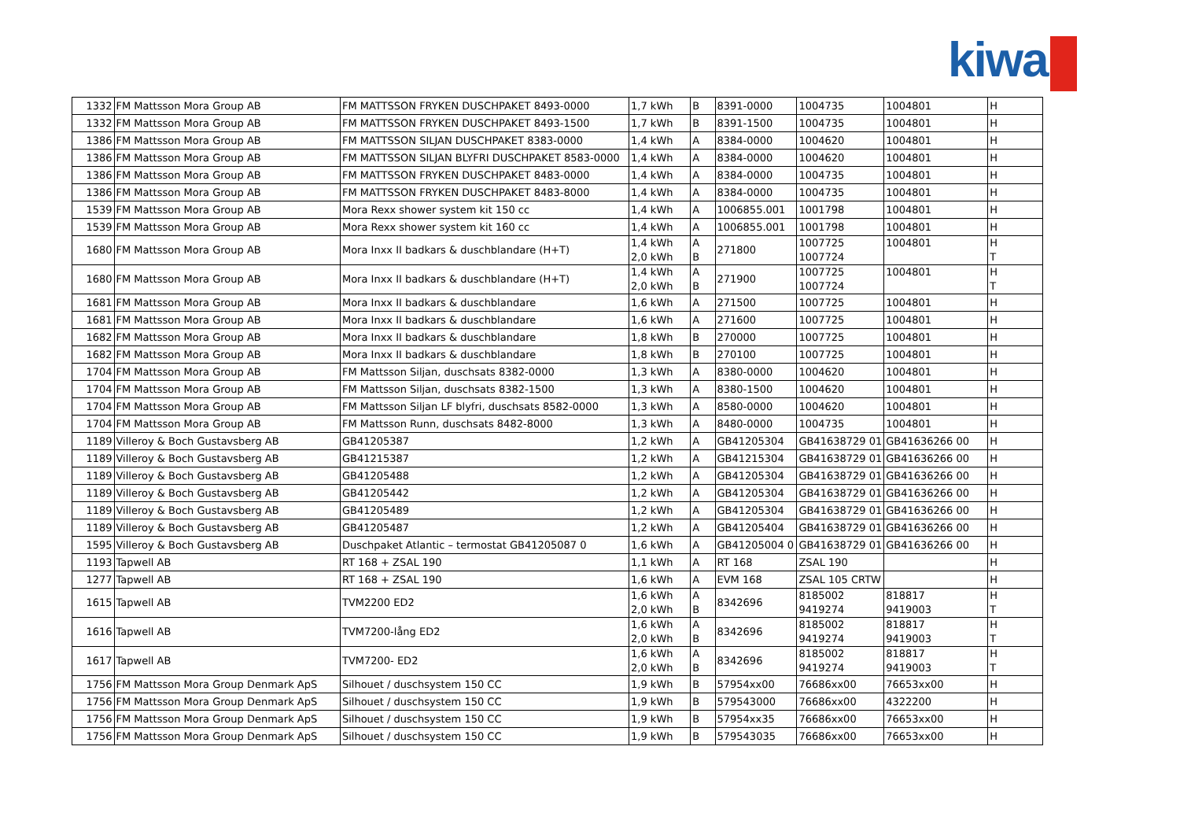kiwa
| 1332 | FM Mattsson Mora Group AB | FM MATTSSON FRYKEN DUSCHPAKET 8493-0000 | 1,7 kWh | B | 8391-0000 | 1004735 | 1004801 | H |
| 1332 | FM Mattsson Mora Group AB | FM MATTSSON FRYKEN DUSCHPAKET 8493-1500 | 1,7 kWh | B | 8391-1500 | 1004735 | 1004801 | H |
| 1386 | FM Mattsson Mora Group AB | FM MATTSSON SILJAN DUSCHPAKET 8383-0000 | 1,4 kWh | A | 8384-0000 | 1004620 | 1004801 | H |
| 1386 | FM Mattsson Mora Group AB | FM MATTSSON SILJAN BLYFRI DUSCHPAKET 8583-0000 | 1,4 kWh | A | 8384-0000 | 1004620 | 1004801 | H |
| 1386 | FM Mattsson Mora Group AB | FM MATTSSON FRYKEN DUSCHPAKET 8483-0000 | 1,4 kWh | A | 8384-0000 | 1004735 | 1004801 | H |
| 1386 | FM Mattsson Mora Group AB | FM MATTSSON FRYKEN DUSCHPAKET 8483-8000 | 1,4 kWh | A | 8384-0000 | 1004735 | 1004801 | H |
| 1539 | FM Mattsson Mora Group AB | Mora Rexx shower system kit 150 cc | 1,4 kWh | A | 1006855.001 | 1001798 | 1004801 | H |
| 1539 | FM Mattsson Mora Group AB | Mora Rexx shower system kit 160 cc | 1,4 kWh | A | 1006855.001 | 1001798 | 1004801 | H |
| 1680 | FM Mattsson Mora Group AB | Mora Inxx II badkars & duschblandare (H+T) | 1,4 kWh 2,0 kWh | A B | 271800 | 1007725 1007724 | 1004801 | H T |
| 1680 | FM Mattsson Mora Group AB | Mora Inxx II badkars & duschblandare (H+T) | 1,4 kWh 2,0 kWh | A B | 271900 | 1007725 1007724 | 1004801 | H T |
| 1681 | FM Mattsson Mora Group AB | Mora Inxx II badkars & duschblandare | 1,6 kWh | A | 271500 | 1007725 | 1004801 | H |
| 1681 | FM Mattsson Mora Group AB | Mora Inxx II badkars & duschblandare | 1,6 kWh | A | 271600 | 1007725 | 1004801 | H |
| 1682 | FM Mattsson Mora Group AB | Mora Inxx II badkars & duschblandare | 1,8 kWh | B | 270000 | 1007725 | 1004801 | H |
| 1682 | FM Mattsson Mora Group AB | Mora Inxx II badkars & duschblandare | 1,8 kWh | B | 270100 | 1007725 | 1004801 | H |
| 1704 | FM Mattsson Mora Group AB | FM Mattsson Siljan, duschsats 8382-0000 | 1,3 kWh | A | 8380-0000 | 1004620 | 1004801 | H |
| 1704 | FM Mattsson Mora Group AB | FM Mattsson Siljan, duschsats 8382-1500 | 1,3 kWh | A | 8380-1500 | 1004620 | 1004801 | H |
| 1704 | FM Mattsson Mora Group AB | FM Mattsson Siljan LF blyfri, duschsats 8582-0000 | 1,3 kWh | A | 8580-0000 | 1004620 | 1004801 | H |
| 1704 | FM Mattsson Mora Group AB | FM Mattsson Runn, duschsats 8482-8000 | 1,3 kWh | A | 8480-0000 | 1004735 | 1004801 | H |
| 1189 | Villeroy & Boch Gustavsberg AB | GB41205387 | 1,2 kWh | A | GB41205304 | GB41638729 01 | GB41636266 00 | H |
| 1189 | Villeroy & Boch Gustavsberg AB | GB41215387 | 1,2 kWh | A | GB41215304 | GB41638729 01 | GB41636266 00 | H |
| 1189 | Villeroy & Boch Gustavsberg AB | GB41205488 | 1,2 kWh | A | GB41205304 | GB41638729 01 | GB41636266 00 | H |
| 1189 | Villeroy & Boch Gustavsberg AB | GB41205442 | 1,2 kWh | A | GB41205304 | GB41638729 01 | GB41636266 00 | H |
| 1189 | Villeroy & Boch Gustavsberg AB | GB41205489 | 1,2 kWh | A | GB41205304 | GB41638729 01 | GB41636266 00 | H |
| 1189 | Villeroy & Boch Gustavsberg AB | GB41205487 | 1,2 kWh | A | GB41205404 | GB41638729 01 | GB41636266 00 | H |
| 1595 | Villeroy & Boch Gustavsberg AB | Duschpaket Atlantic – termostat GB41205087 0 | 1,6 kWh | A | GB41205004 0 | GB41638729 01 | GB41636266 00 | H |
| 1193 | Tapwell AB | RT 168 + ZSAL 190 | 1,1 kWh | A | RT 168 | ZSAL 190 | | H |
| 1277 | Tapwell AB | RT 168 + ZSAL 190 | 1,6 kWh | A | EVM 168 | ZSAL 105 CRTW | | H |
| 1615 | Tapwell AB | TVM2200 ED2 | 1,6 kWh 2,0 kWh | A B | 8342696 | 8185002 9419274 | 818817 9419003 | H T |
| 1616 | Tapwell AB | TVM7200-lång ED2 | 1,6 kWh 2,0 kWh | A B | 8342696 | 8185002 9419274 | 818817 9419003 | H T |
| 1617 | Tapwell AB | TVM7200- ED2 | 1,6 kWh 2,0 kWh | A B | 8342696 | 8185002 9419274 | 818817 9419003 | H T |
| 1756 | FM Mattsson Mora Group Denmark ApS | Silhouet / duschsystem 150 CC | 1,9 kWh | B | 57954xx00 | 76686xx00 | 76653xx00 | H |
| 1756 | FM Mattsson Mora Group Denmark ApS | Silhouet / duschsystem 150 CC | 1,9 kWh | B | 579543000 | 76686xx00 | 4322200 | H |
| 1756 | FM Mattsson Mora Group Denmark ApS | Silhouet / duschsystem 150 CC | 1,9 kWh | B | 57954xx35 | 76686xx00 | 76653xx00 | H |
| 1756 | FM Mattsson Mora Group Denmark ApS | Silhouet / duschsystem 150 CC | 1,9 kWh | B | 579543035 | 76686xx00 | 76653xx00 | H |